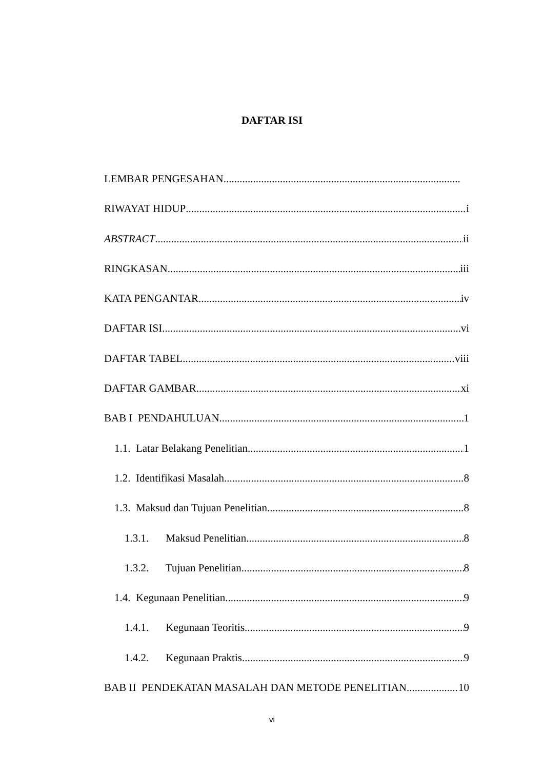DAFTAR ISI
LEMBAR PENGESAHAN
RIWAYAT HIDUP i
ABSTRACT ii
RINGKASAN iii
KATA PENGANTAR iv
DAFTAR ISI vi
DAFTAR TABEL viii
DAFTAR GAMBAR xi
BAB I PENDAHULUAN 1
1.1. Latar Belakang Penelitian 1
1.2. Identifikasi Masalah 8
1.3. Maksud dan Tujuan Penelitian 8
1.3.1. Maksud Penelitian 8
1.3.2. Tujuan Penelitian 8
1.4. Kegunaan Penelitian 9
1.4.1. Kegunaan Teoritis 9
1.4.2. Kegunaan Praktis 9
BAB II PENDEKATAN MASALAH DAN METODE PENELITIAN 10
vi